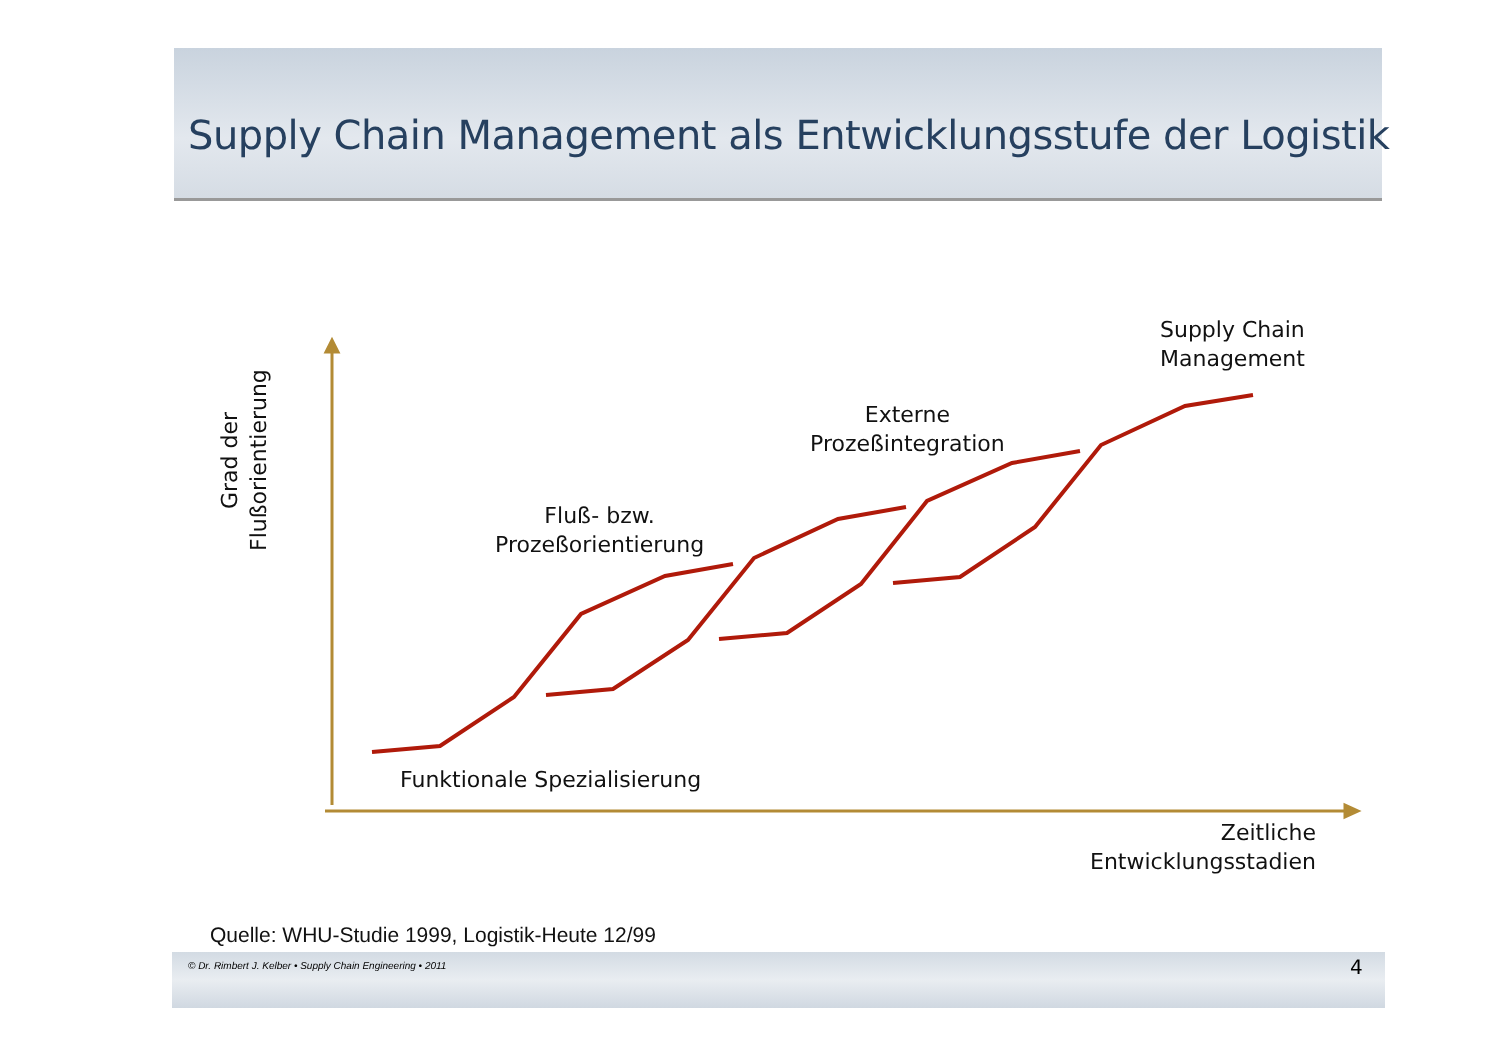Supply Chain Management als Entwicklungsstufe der Logistik
Supply Chain
Management
Externe
Prozeßintegration
Fluß- bzw.
Prozeßorientierung
Funktionale Spezialisierung
Zeitliche
Entwicklungsstadien
Grad der
Flußorientierung
Quelle: WHU-Studie 1999, Logistik-Heute 12/99
© Dr. Rimbert J. Kelber • Supply Chain Engineering • 2011
4